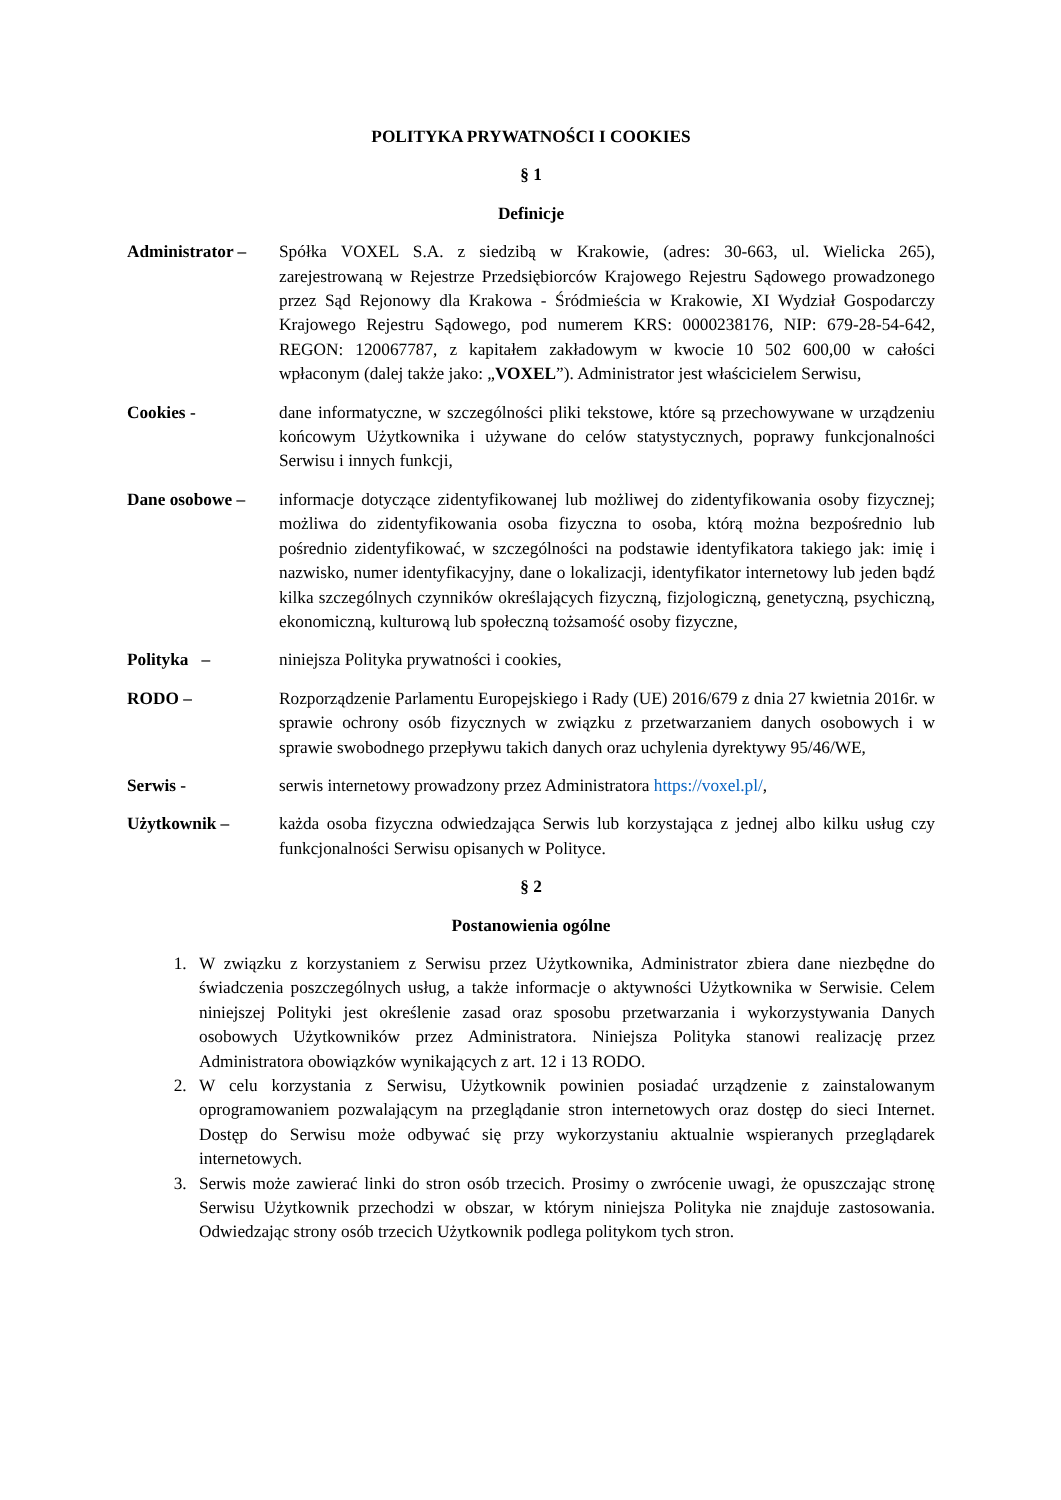POLITYKA PRYWATNOŚCI I COOKIES
§ 1
Definicje
Administrator –
Spółka VOXEL S.A. z siedzibą w Krakowie, (adres: 30-663, ul. Wielicka 265), zarejestrowaną w Rejestrze Przedsiębiorców Krajowego Rejestru Sądowego prowadzonego przez Sąd Rejonowy dla Krakowa - Śródmieścia w Krakowie, XI Wydział Gospodarczy Krajowego Rejestru Sądowego, pod numerem KRS: 0000238176, NIP: 679-28-54-642, REGON: 120067787, z kapitałem zakładowym w kwocie 10 502 600,00 w całości wpłaconym (dalej także jako: „VOXEL”). Administrator jest właścicielem Serwisu,
Cookies - dane informatyczne, w szczególności pliki tekstowe, które są przechowywane w urządzeniu końcowym Użytkownika i używane do celów statystycznych, poprawy funkcjonalności Serwisu i innych funkcji,
Dane osobowe – informacje dotyczące zidentyfikowanej lub możliwej do zidentyfikowania osoby fizycznej; możliwa do zidentyfikowania osoba fizyczna to osoba, którą można bezpośrednio lub pośrednio zidentyfikować, w szczególności na podstawie identyfikatora takiego jak: imię i nazwisko, numer identyfikacyjny, dane o lokalizacji, identyfikator internetowy lub jeden bądź kilka szczególnych czynników określających fizyczną, fizjologiczną, genetyczną, psychiczną, ekonomiczną, kulturową lub społeczną tożsamość osoby fizyczne,
Polityka – niniejsza Polityka prywatności i cookies,
RODO – Rozporządzenie Parlamentu Europejskiego i Rady (UE) 2016/679 z dnia 27 kwietnia 2016r. w sprawie ochrony osób fizycznych w związku z przetwarzaniem danych osobowych i w sprawie swobodnego przepływu takich danych oraz uchylenia dyrektywy 95/46/WE,
Serwis - serwis internetowy prowadzony przez Administratora https://voxel.pl/,
Użytkownik – każda osoba fizyczna odwiedzająca Serwis lub korzystająca z jednej albo kilku usług czy funkcjonalności Serwisu opisanych w Polityce.
§ 2
Postanowienia ogólne
1. W związku z korzystaniem z Serwisu przez Użytkownika, Administrator zbiera dane niezbędne do świadczenia poszczególnych usług, a także informacje o aktywności Użytkownika w Serwisie. Celem niniejszej Polityki jest określenie zasad oraz sposobu przetwarzania i wykorzystywania Danych osobowych Użytkowników przez Administratora. Niniejsza Polityka stanowi realizację przez Administratora obowiązków wynikających z art. 12 i 13 RODO.
2. W celu korzystania z Serwisu, Użytkownik powinien posiadać urządzenie z zainstalowanym oprogramowaniem pozwalającym na przeglądanie stron internetowych oraz dostęp do sieci Internet. Dostęp do Serwisu może odbywać się przy wykorzystaniu aktualnie wspieranych przeglądarek internetowych.
3. Serwis może zawierać linki do stron osób trzecich. Prosimy o zwrócenie uwagi, że opuszczając stronę Serwisu Użytkownik przechodzi w obszar, w którym niniejsza Polityka nie znajduje zastosowania. Odwiedzając strony osób trzecich Użytkownik podlega politykom tych stron.